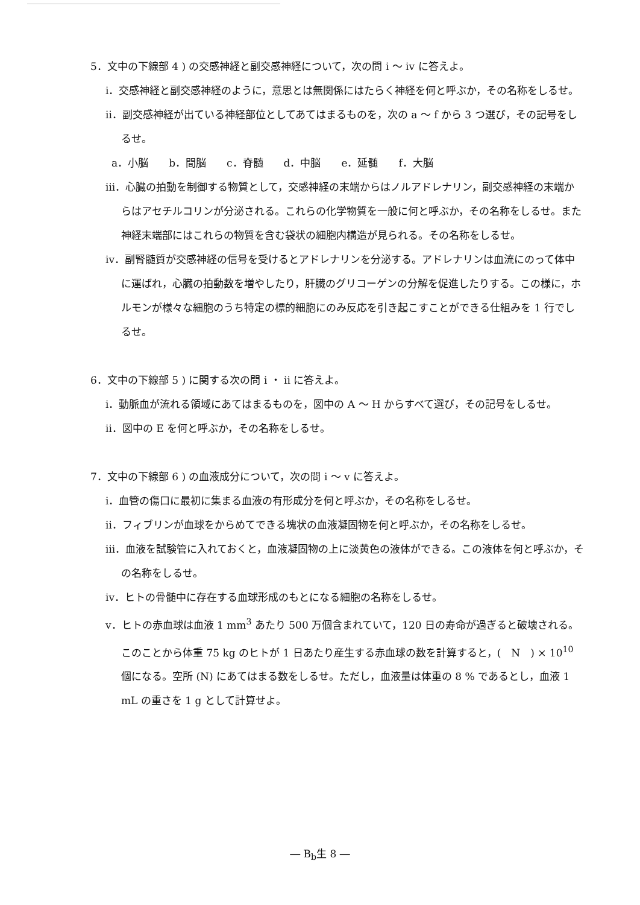5．文中の下線部 4 ) の交感神経と副交感神経について，次の問 i ～ iv に答えよ。
i．交感神経と副交感神経のように，意思とは無関係にはたらく神経を何と呼ぶか，その名称をしるせ。
ii．副交感神経が出ている神経部位としてあてはまるものを，次の a ～ f から 3 つ選び，その記号をしるせ。
a．小脳　　b．間脳　　c．脊髄　　d．中脳　　e．延髄　　f．大脳
iii．心臓の拍動を制御する物質として，交感神経の末端からはノルアドレナリン，副交感神経の末端からはアセチルコリンが分泌される。これらの化学物質を一般に何と呼ぶか，その名称をしるせ。また神経末端部にはこれらの物質を含む袋状の細胞内構造が見られる。その名称をしるせ。
iv．副腎髄質が交感神経の信号を受けるとアドレナリンを分泌する。アドレナリンは血流にのって体中に運ばれ，心臓の拍動数を増やしたり，肝臓のグリコーゲンの分解を促進したりする。この様に，ホルモンが様々な細胞のうち特定の標的細胞にのみ反応を引き起こすことができる仕組みを 1 行でしるせ。
6．文中の下線部 5 ) に関する次の問 i ・ ii に答えよ。
i．動脈血が流れる領域にあてはまるものを，図中の A ～ H からすべて選び，その記号をしるせ。
ii．図中の E を何と呼ぶか，その名称をしるせ。
7．文中の下線部 6 ) の血液成分について，次の問 i ～ v に答えよ。
i．血管の傷口に最初に集まる血液の有形成分を何と呼ぶか，その名称をしるせ。
ii．フィブリンが血球をからめてできる塊状の血液凝固物を何と呼ぶか，その名称をしるせ。
iii．血液を試験管に入れておくと，血液凝固物の上に淡黄色の液体ができる。この液体を何と呼ぶか，その名称をしるせ。
iv．ヒトの骨髄中に存在する血球形成のもとになる細胞の名称をしるせ。
v．ヒトの赤血球は血液 1 mm<sup>3</sup> あたり 500 万個含まれていて，120 日の寿命が過ぎると破壊される。このことから体重 75 kg のヒトが 1 日あたり産生する赤血球の数を計算すると，(　N　) × 10<sup>10</sup> 個になる。空所 (N) にあてはまる数をしるせ。ただし，血液量は体重の 8 % であるとし，血液 1 mL の重さを 1 g として計算せよ。
― B<sub>b</sub>生 8 ―